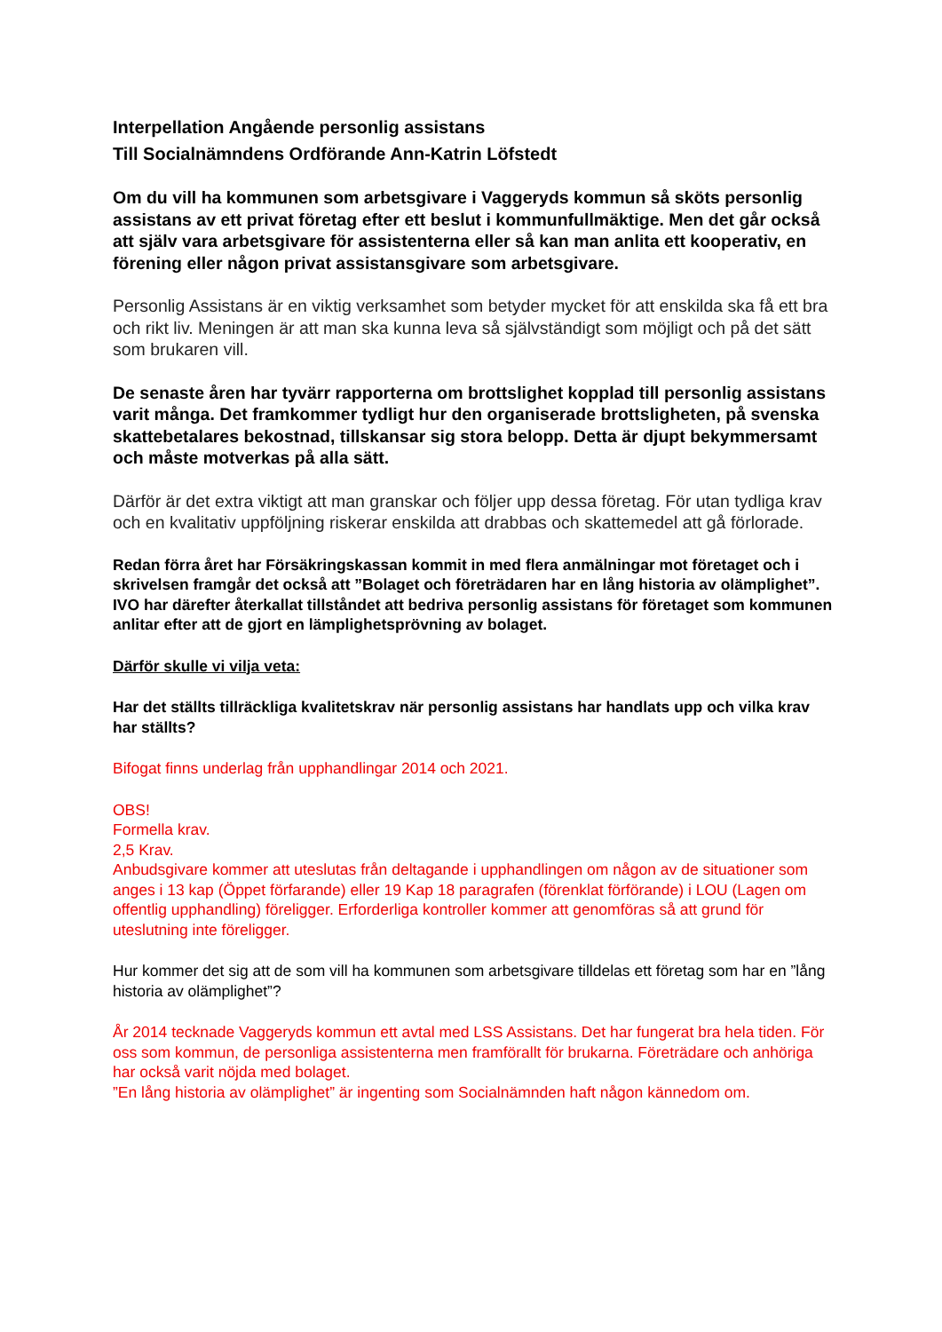Interpellation Angående personlig assistans
Till Socialnämndens Ordförande Ann-Katrin Löfstedt
Om du vill ha kommunen som arbetsgivare i Vaggeryds kommun så sköts personlig assistans av ett privat företag efter ett beslut i kommunfullmäktige. Men det går också att själv vara arbetsgivare för assistenterna eller så kan man anlita ett kooperativ, en förening eller någon privat assistansgivare som arbetsgivare.
Personlig Assistans är en viktig verksamhet som betyder mycket för att enskilda ska få ett bra och rikt liv. Meningen är att man ska kunna leva så självständigt som möjligt och på det sätt som brukaren vill.
De senaste åren har tyvärr rapporterna om brottslighet kopplad till personlig assistans varit många. Det framkommer tydligt hur den organiserade brottsligheten, på svenska skattebetalares bekostnad, tillskansar sig stora belopp. Detta är djupt bekymmersamt och måste motverkas på alla sätt.
Därför är det extra viktigt att man granskar och följer upp dessa företag. För utan tydliga krav och en kvalitativ uppföljning riskerar enskilda att drabbas och skattemedel att gå förlorade.
Redan förra året har Försäkringskassan kommit in med flera anmälningar mot företaget och i skrivelsen framgår det också att ”Bolaget och företrädaren har en lång historia av olämplighet”. IVO har därefter återkallat tillståndet att bedriva personlig assistans för företaget som kommunen anlitar efter att de gjort en lämplighetsprövning av bolaget.
Därför skulle vi vilja veta:
Har det ställts tillräckliga kvalitetskrav när personlig assistans har handlats upp och vilka krav har ställts?
Bifogat finns underlag från upphandlingar 2014 och 2021.
OBS!
Formella krav.
2,5 Krav.
Anbudsgivare kommer att uteslutas från deltagande i upphandlingen om någon av de situationer som anges i 13 kap (Öppet förfarande) eller 19 Kap 18 paragrafen (förenklat förförande) i LOU (Lagen om offentlig upphandling) föreligger. Erforderliga kontroller kommer att genomföras så att grund för uteslutning inte föreligger.
Hur kommer det sig att de som vill ha kommunen som arbetsgivare tilldelas ett företag som har en ”lång historia av olämplighet”?
År 2014 tecknade Vaggeryds kommun ett avtal med LSS Assistans. Det har fungerat bra hela tiden. För oss som kommun, de personliga assistenterna men framförallt för brukarna. Företrädare och anhöriga har också varit nöjda med bolaget.
”En lång historia av olämplighet” är ingenting som Socialnämnden haft någon kännedom om.